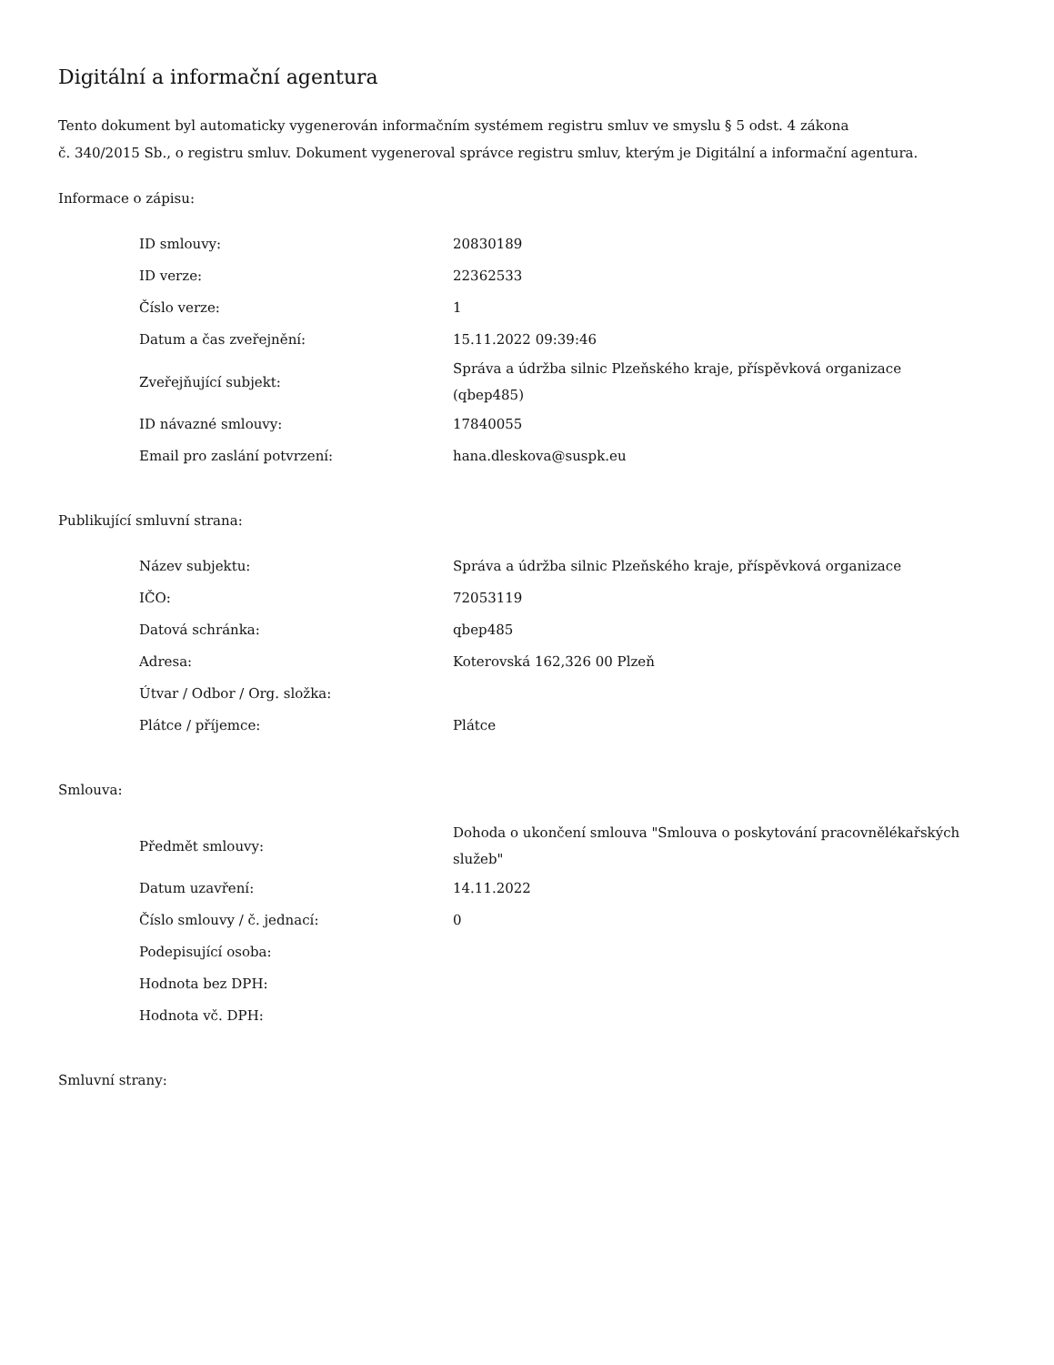Digitální a informační agentura
Tento dokument byl automaticky vygenerován informačním systémem registru smluv ve smyslu § 5 odst. 4 zákona
č. 340/2015 Sb., o registru smluv. Dokument vygeneroval správce registru smluv, kterým je Digitální a informační agentura.
Informace o zápisu:
| ID smlouvy: | 20830189 |
| ID verze: | 22362533 |
| Číslo verze: | 1 |
| Datum a čas zveřejnění: | 15.11.2022 09:39:46 |
| Zveřejňující subjekt: | Správa a údržba silnic Plzeňského kraje, příspěvková organizace (qbep485) |
| ID návazné smlouvy: | 17840055 |
| Email pro zaslání potvrzení: | hana.dleskova@suspk.eu |
Publikující smluvní strana:
| Název subjektu: | Správa a údržba silnic Plzeňského kraje, příspěvková organizace |
| IČO: | 72053119 |
| Datová schránka: | qbep485 |
| Adresa: | Koterovská 162,326 00 Plzeň |
| Útvar / Odbor / Org. složka: | |
| Plátce / příjemce: | Plátce |
Smlouva:
| Předmět smlouvy: | Dohoda o ukončení smlouva "Smlouva o poskytování pracovnělékařských služeb" |
| Datum uzavření: | 14.11.2022 |
| Číslo smlouvy / č. jednací: | 0 |
| Podepisující osoba: | |
| Hodnota bez DPH: | |
| Hodnota vč. DPH: | |
Smluvní strany: